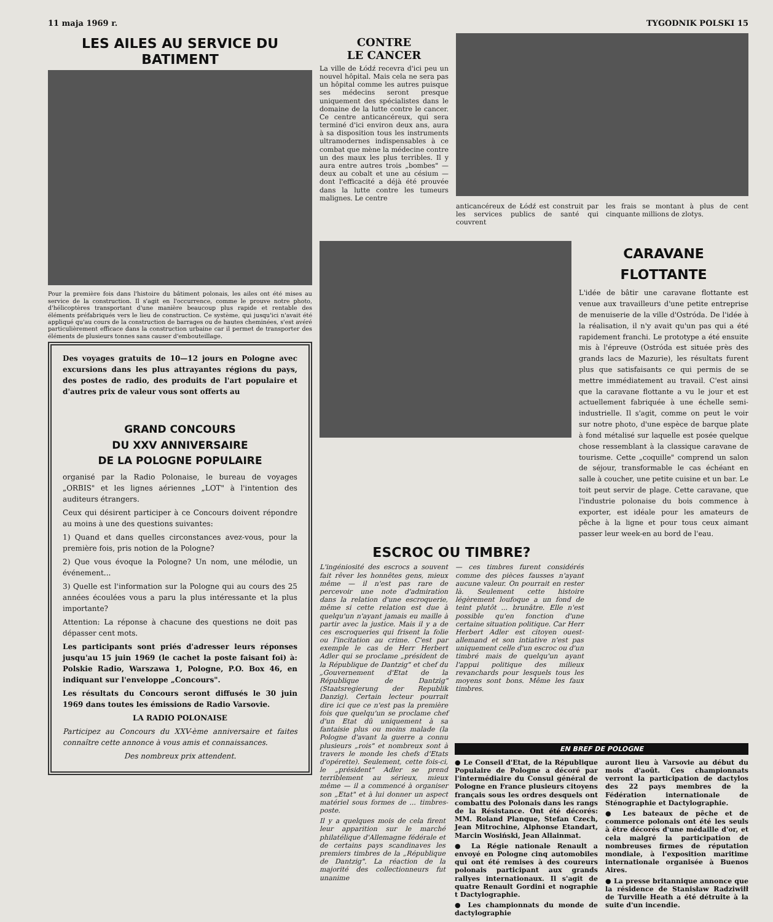11 maja 1969 r. TYGODNIK POLSKI 15
LES AILES AU SERVICE DU BATIMENT
Pour la première fois dans l'histoire du bâtiment polonais, les ailes ont été mises au service de la construction. Il s'agit en l'occurrence, comme le prouve notre photo, d'hélicoptères transportant d'une manière beaucoup plus rapide et rentable des éléments préfabriqués vers le lieu de construction. Ce système, qui jusqu'ici n'avait été appliqué qu'au cours de la construction de barrages ou de hautes cheminées, s'est avéré particulièrement efficace dans la construction urbaine car il permet de transporter des éléments de plusieurs tonnes sans causer d'embouteillage.
Des voyages gratuits de 10—12 jours en Pologne avec excursions dans les plus attrayantes régions du pays, des postes de radio, des produits de l'art populaire et d'autres prix de valeur vous sont offerts au
GRAND CONCOURS
DU XXV ANNIVERSAIRE
DE LA POLOGNE POPULAIRE
organisé par la Radio Polonaise, le bureau de voyages „ORBIS" et les lignes aériennes „LOT" à l'intention des auditeurs étrangers.
Ceux qui désirent participer à ce Concours doivent répondre au moins à une des questions suivantes:
1) Quand et dans quelles circonstances avez-vous, pour la première fois, pris notion de la Pologne?
2) Que vous évoque la Pologne? Un nom, une mélodie, un événement...
3) Quelle est l'information sur la Pologne qui au cours des 25 années écoulées vous a paru la plus intéressante et la plus importante?
Attention: La réponse à chacune des questions ne doit pas dépasser cent mots.
Les participants sont priés d'adresser leurs réponses jusqu'au 15 juin 1969 (le cachet la poste faisant foi) à: Polskie Radio, Warszawa 1, Pologne, P.O. Box 46, en indiquant sur l'enveloppe „Concours".
Les résultats du Concours seront diffusés le 30 juin 1969 dans toutes les émissions de Radio Varsovie.
LA RADIO POLONAISE
Participez au Concours du XXV-ème anniversaire et faites connaître cette annonce à vous amis et connaissances.
Des nombreux prix attendent.
CONTRE
LE CANCER
La ville de Łódź recevra d'ici peu un nouvel hôpital. Mais cela ne sera pas un hôpital comme les autres puisque ses médecins seront presque uniquement des spécialistes dans le domaine de la lutte contre le cancer. Ce centre anticancéreux, qui sera terminé d'ici environ deux ans, aura à sa disposition tous les instruments ultramodernes indispensables à ce combat que mène la médecine contre un des maux les plus terribles. Il y aura entre autres trois „bombes" — deux au cobalt et une au césium — dont l'efficacité a déjà été prouvée dans la lutte contre les tumeurs malignes. Le centre
anticancéreux de Łódź est construit par les services publics de santé qui couvrent
les frais se montant à plus de cent cinquante millions de zlotys.
CARAVANE
FLOTTANTE
L'idée de bâtir une caravane flottante est venue aux travailleurs d'une petite entreprise de menuiserie de la ville d'Ostróda. De l'idée à la réalisation, il n'y avait qu'un pas qui a été rapidement franchi. Le prototype a été ensuite mis à l'épreuve (Ostróda est située près des grands lacs de Mazurie), les résultats furent plus que satisfaisants ce qui permis de se mettre immédiatement au travail. C'est ainsi que la caravane flottante a vu le jour et est actuellement fabriquée à une échelle semi-industrielle. Il s'agit, comme on peut le voir sur notre photo, d'une espèce de barque plate à fond métalisé sur laquelle est posée quelque chose ressemblant à la classique caravane de tourisme. Cette „coquille" comprend un salon de séjour, transformable le cas échéant en salle à coucher, une petite cuisine et un bar. Le toit peut servir de plage. Cette caravane, que l'industrie polonaise du bois commence à exporter, est idéale pour les amateurs de pêche à la ligne et pour tous ceux aimant passer leur week-en au bord de l'eau.
ESCROC OU TIMBRE?
L'ingéniosité des escrocs a souvent fait rêver les honnêtes gens, mieux même — il n'est pas rare de percevoir une note d'admiration dans la relation d'une escroquerie, même si cette relation est due à quelqu'un n'ayant jamais eu maille à partir avec la justice. Mais il y a de ces escroqueries qui frisent la folie ou l'incitation au crime. C'est par exemple le cas de Herr Herbert Adler qui se proclame „président de la République de Dantzig" et chef du „Gouvernement d'Etat de la République de Dantzig" (Staatsregierung der Republik Danzig). Certain lecteur pourrait dire ici que ce n'est pas la première fois que quelqu'un se proclame chef d'un Etat dû uniquement à sa fantaisie plus ou moins malade (la Pologne d'avant la guerre a connu plusieurs „rois" et nombreux sont à travers le monde les chefs d'Etats d'opérette). Seulement, cette fois-ci, le „président" Adler se prend terriblement au sérieux, mieux même — il a commencé à organiser son „Etat" et à lui donner un aspect matériel sous formes de ... timbres-poste.
— ces timbres furent considérés comme des pièces fausses n'ayant aucune valeur. On pourrait en rester là. Seulement cette histoire légèrement loufoque a un fond de teint plutôt ... brunâtre. Elle n'est possible qu'en fonction d'une certaine situation politique. Car Herr Herbert Adler est citoyen ouest-allemand et son intiative n'est pas uniquement celle d'un escroc ou d'un timbré mais de quelqu'un ayant l'appui politique des milieux revanchards pour lesquels tous les moyens sont bons. Même les faux timbres.
Il y a quelques mois de cela firent leur apparition sur le marché philatélique d'Allemagne fédérale et de certains pays scandinaves les premiers timbres de la „République de Dantzig". La réaction de la majorité des collectionneurs fut unanime
EN BREF DE POLOGNE
● Le Conseil d'Etat, de la République Populaire de Pologne a décoré par l'intermédiaire du Consul général de Pologne en France plusieurs citoyens français sous les ordres desquels ont combattu des Polonais dans les rangs de la Résistance. Ont été décorés: MM. Roland Planque, Stefan Czech, Jean Mitrochine, Alphonse Etandart, Marcin Wosiński, Jean Allainmat.
● La Régie nationale Renault a envoyé en Pologne cinq automobiles qui ont été remises à des coureurs polonais participant aux grands rallyes internationaux. Il s'agit de quatre Renault Gordini et nographie t Dactylographie.
● Les championnats du monde de dactylographie
auront lieu à Varsovie au début du mois d'août. Ces championnats verront la participation de dactylos des 22 pays membres de la Fédération internationale de Sténographie et Dactylographie.
● Les bateaux de pêche et de commerce polonais ont été les seuls à être décorés d'une médaille d'or, et cela malgré la participation de nombreuses firmes de réputation mondiale, à l'exposition maritime internationale organisée à Buenos Aires.
● La presse britannique annonce que la résidence de Stanisław Radziwiłł de Turville Heath a été détruite à la suite d'un incendie.